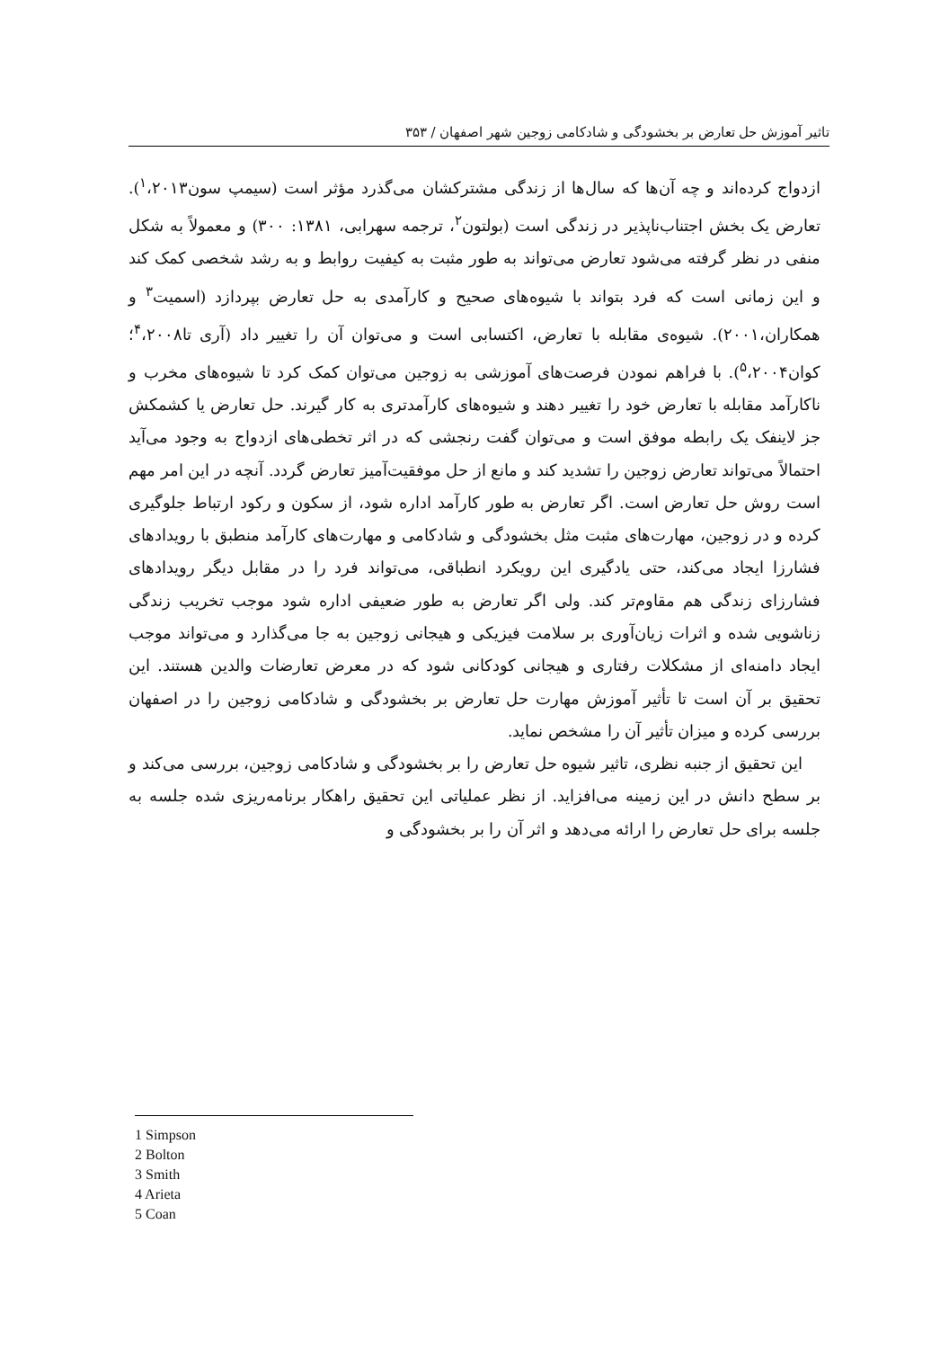تاثیر آموزش حل تعارض بر بخشودگی و شادکامی زوجین شهر اصفهان / ۳۵۳
ازدواج کرده‌اند و چه آن‌ها که سال‌ها از زندگی مشترکشان می‌گذرد مؤثر است (سیمپ سون<sup>۱</sup>،۲۰۱۳). تعارض یک بخش اجتناب‌ناپذیر در زندگی است (بولتون<sup>۲</sup>، ترجمه سهرابی، ۱۳۸۱: ۳۰۰) و معمولاً به شکل منفی در نظر گرفته می‌شود تعارض می‌تواند به طور مثبت به کیفیت روابط و به رشد شخصی کمک کند و این زمانی است که فرد بتواند با شیوه‌های صحیح و کارآمدی به حل تعارض بپردازد (اسمیت<sup>۳</sup> و همکاران،۲۰۰۱). شیوه‌ی مقابله با تعارض، اکتسابی است و می‌توان آن را تغییر داد (آری تا<sup>۴</sup>،۲۰۰۸؛ کوان<sup>۵</sup>،۲۰۰۴). با فراهم نمودن فرصت‌های آموزشی به زوجین می‌توان کمک کرد تا شیوه‌های مخرب و ناکارآمد مقابله با تعارض خود را تغییر دهند و شیوه‌های کارآمدتری به کار گیرند. حل تعارض یا کشمکش جز لاینفک یک رابطه موفق است و می‌توان گفت رنجشی که در اثر تخطی‌های ازدواج به وجود می‌آید احتمالاً می‌تواند تعارض زوجین را تشدید کند و مانع از حل موفقیت‌آمیز تعارض گردد. آنچه در این امر مهم است روش حل تعارض است. اگر تعارض به طور کارآمد اداره شود، از سکون و رکود ارتباط جلوگیری کرده و در زوجین، مهارت‌های مثبت مثل بخشودگی و شادکامی و مهارت‌های کارآمد منطبق با رویدادهای فشارزا ایجاد می‌کند، حتی یادگیری این رویکرد انطباقی، می‌تواند فرد را در مقابل دیگر رویدادهای فشارزای زندگی هم مقاوم‌تر کند. ولی اگر تعارض به طور ضعیفی اداره شود موجب تخریب زندگی زناشویی شده و اثرات زیان‌آوری بر سلامت فیزیکی و هیجانی زوجین به جا می‌گذارد و می‌تواند موجب ایجاد دامنه‌ای از مشکلات رفتاری و هیجانی کودکانی شود که در معرض تعارضات والدین هستند. این تحقیق بر آن است تا تأثیر آموزش مهارت حل تعارض بر بخشودگی و شادکامی زوجین را در اصفهان بررسی کرده و میزان تأثیر آن را مشخص نماید.
این تحقیق از جنبه نظری، تاثیر شیوه حل تعارض را بر بخشودگی و شادکامی زوجین، بررسی می‌کند و بر سطح دانش در این زمینه می‌افزاید. از نظر عملیاتی این تحقیق راهکار برنامه‌ریزی شده جلسه به جلسه برای حل تعارض را ارائه می‌دهد و اثر آن را بر بخشودگی و
1 Simpson
2 Bolton
3 Smith
4 Arieta
5 Coan